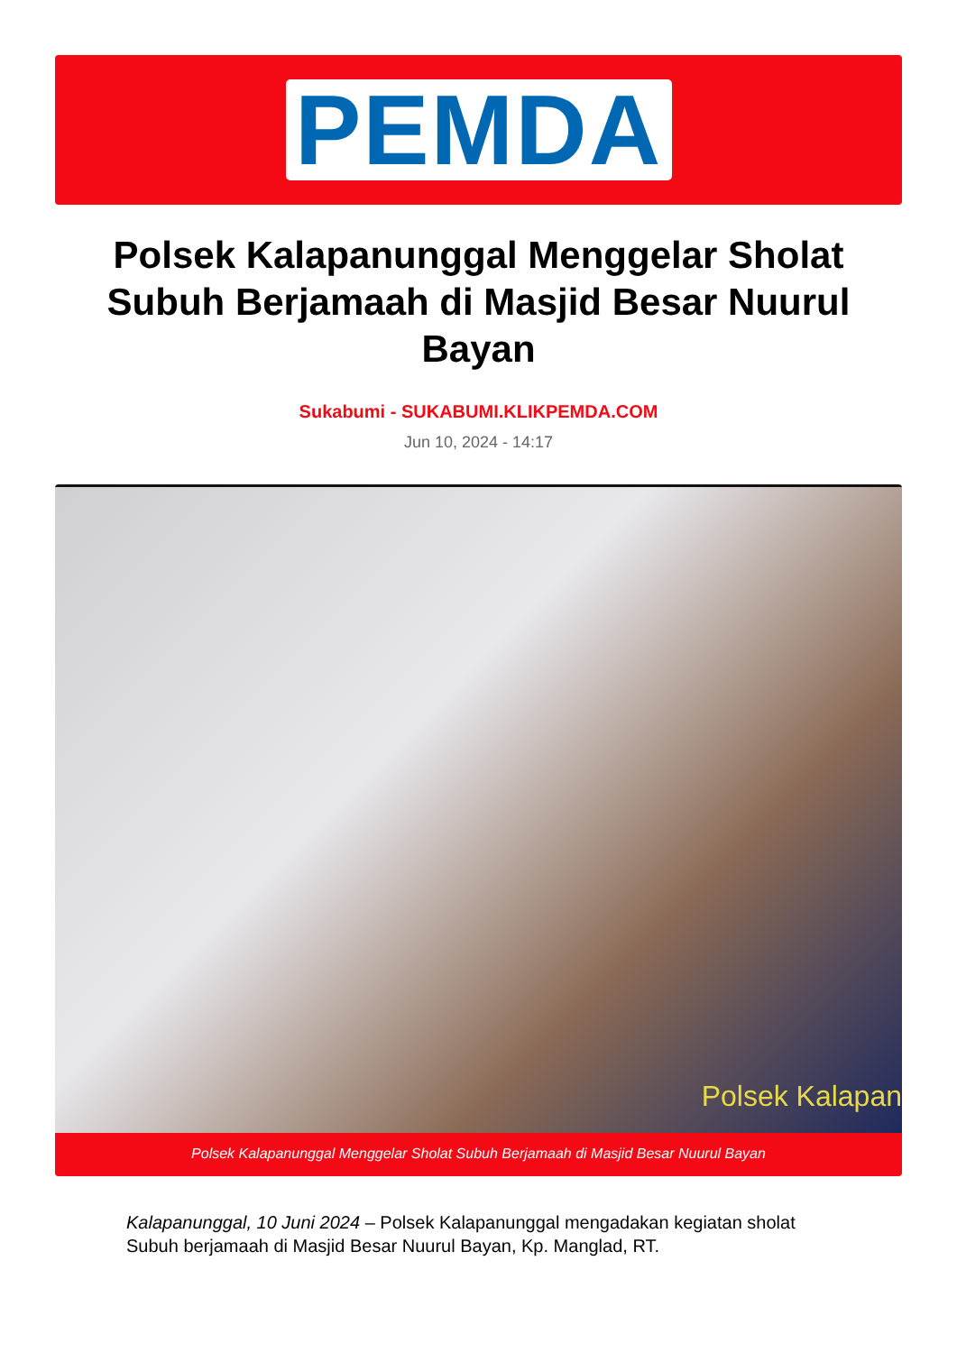PEMDA
Polsek Kalapanunggal Menggelar Sholat Subuh Berjamaah di Masjid Besar Nuurul Bayan
Sukabumi - SUKABUMI.KLIKPEMDA.COM
Jun 10, 2024 - 14:17
Polsek Kalapan
Polsek Kalapanunggal Menggelar Sholat Subuh Berjamaah di Masjid Besar Nuurul Bayan
Kalapanunggal, 10 Juni 2024 – Polsek Kalapanunggal mengadakan kegiatan sholat Subuh berjamaah di Masjid Besar Nuurul Bayan, Kp. Manglad, RT.